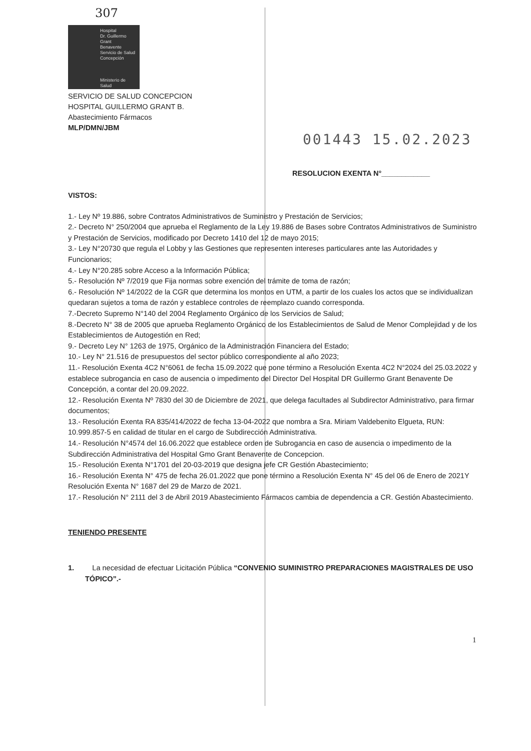307
Hospital
Dr. Guillermo
Grant
Benavente
Servicio de Salud Concepción
Ministerio de
Salud
SERVICIO DE SALUD CONCEPCION
HOSPITAL GUILLERMO GRANT B.
Abastecimiento Fármacos
MLP/DMN/JBM
001443 15.02.2023
RESOLUCION EXENTA N°____________
VISTOS:
1.- Ley Nº 19.886, sobre Contratos Administrativos de Suministro y Prestación de Servicios;
2.- Decreto N° 250/2004 que aprueba el Reglamento de la Ley 19.886 de Bases sobre Contratos Administrativos de Suministro y Prestación de Servicios, modificado por Decreto 1410 del 12 de mayo 2015;
3.- Ley N°20730 que regula el Lobby y las Gestiones que representen intereses particulares ante las Autoridades y Funcionarios;
4.- Ley N°20.285 sobre Acceso a la Información Pública;
5.- Resolución Nº 7/2019 que Fija normas sobre exención del trámite de toma de razón;
6.- Resolución Nº 14/2022 de la CGR que determina los montos en UTM, a partir de los cuales los actos que se individualizan quedaran sujetos a toma de razón y establece controles de reemplazo cuando corresponda.
7.-Decreto Supremo N°140 del 2004 Reglamento Orgánico de los Servicios de Salud;
8.-Decreto N° 38 de 2005 que aprueba Reglamento Orgánico de los Establecimientos de Salud de Menor Complejidad y de los Establecimientos de Autogestión en Red;
9.- Decreto Ley N° 1263 de 1975, Orgánico de la Administración Financiera del Estado;
10.- Ley N° 21.516 de presupuestos del sector público correspondiente al año 2023;
11.- Resolución Exenta 4C2 N°6061 de fecha 15.09.2022 que pone término a Resolución Exenta 4C2 N°2024 del 25.03.2022 y establece subrogancia en caso de ausencia o impedimento del Director Del Hospital DR Guillermo Grant Benavente De Concepción, a contar del 20.09.2022.
12.- Resolución Exenta Nº 7830 del 30 de Diciembre de 2021, que delega facultades al Subdirector Administrativo, para firmar documentos;
13.- Resolución Exenta RA 835/414/2022 de fecha 13-04-2022 que nombra a Sra. Miriam Valdebenito Elgueta, RUN: 10.999.857-5 en calidad de titular en el cargo de Subdirección Administrativa.
14.- Resolución N°4574 del 16.06.2022 que establece orden de Subrogancia en caso de ausencia o impedimento de la Subdirección Administrativa del Hospital Gmo Grant Benavente de Concepcion.
15.- Resolución Exenta N°1701 del 20-03-2019 que designa jefe CR Gestión Abastecimiento;
16.- Resolución Exenta N° 475 de fecha 26.01.2022 que pone término a Resolución Exenta N° 45 del 06 de Enero de 2021Y Resolución Exenta N° 1687 del 29 de Marzo de 2021.
17.- Resolución N° 2111 del 3 de Abril 2019 Abastecimiento Fármacos cambia de dependencia a CR. Gestión Abastecimiento.
TENIENDO PRESENTE
1. La necesidad de efectuar Licitación Pública “CONVENIO SUMINISTRO PREPARACIONES MAGISTRALES DE USO TÓPICO”.-
1